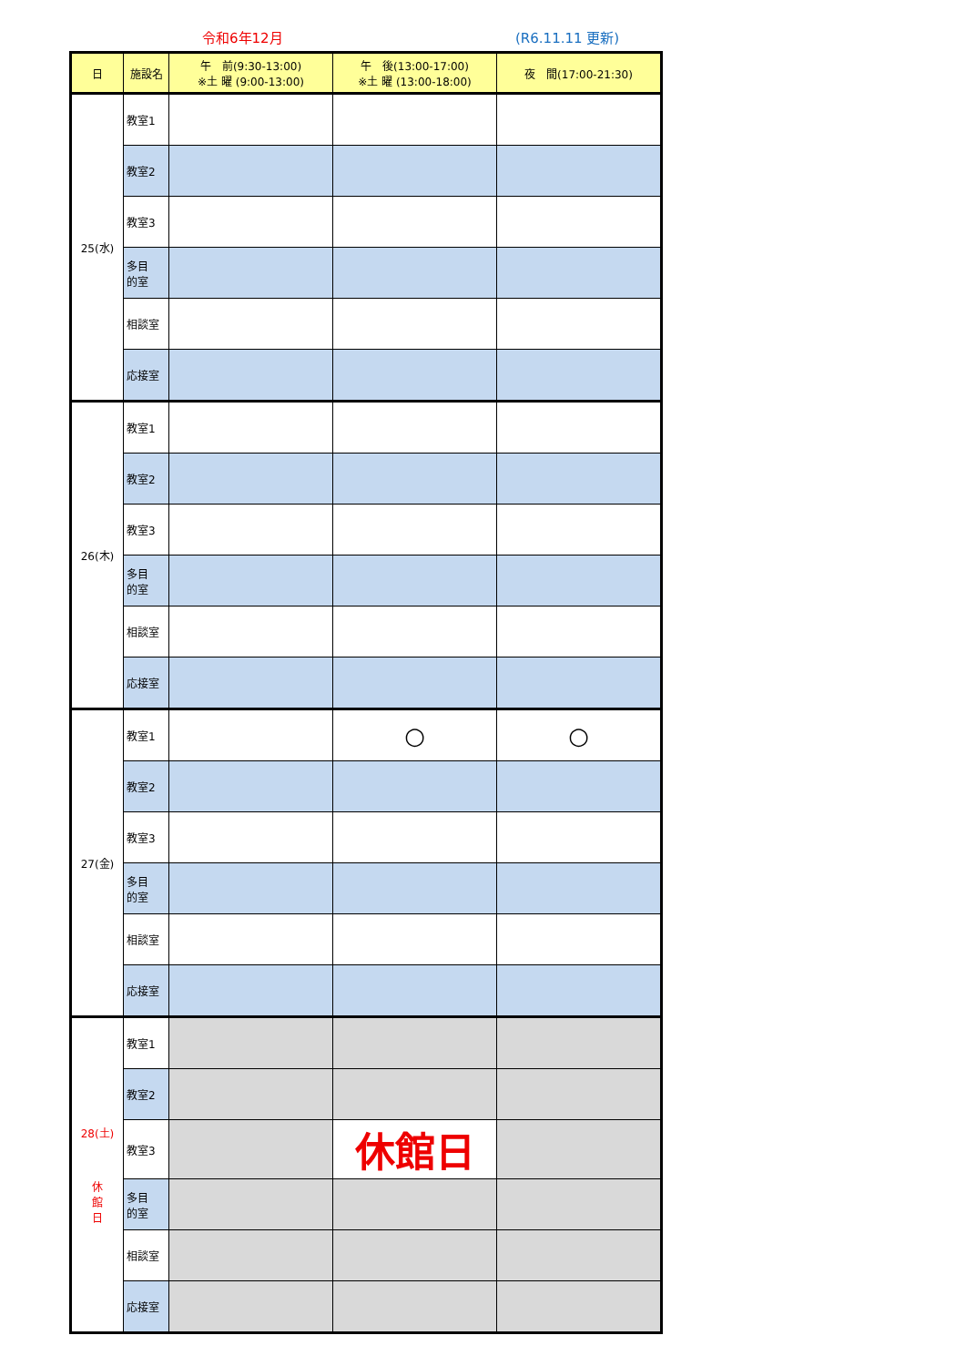令和6年12月 (R6.11.11 更新)
| 日 | 施設名 | 午 前(9:30-13:00) ※土 曜 (9:00-13:00) | 午 後(13:00-17:00) ※土 曜 (13:00-18:00) | 夜 間(17:00-21:30) |
| --- | --- | --- | --- | --- |
| 25(水) | 教室1 | | | |
| | 教室2 | | | |
| | 教室3 | | | |
| | 多目 的室 | | | |
| | 相談室 | | | |
| | 応接室 | | | |
| 26(木) | 教室1 | | | |
| | 教室2 | | | |
| | 教室3 | | | |
| | 多目 的室 | | | |
| | 相談室 | | | |
| | 応接室 | | | |
| 27(金) | 教室1 | | ○ | ○ |
| | 教室2 | | | |
| | 教室3 | | | |
| | 多目 的室 | | | |
| | 相談室 | | | |
| | 応接室 | | | |
| 28(土) 休 館 日 | 教室1 | | | |
| | 教室2 | | | |
| | 教室3 | | 休館日 | |
| | 多目 的室 | | | |
| | 相談室 | | | |
| | 応接室 | | | |